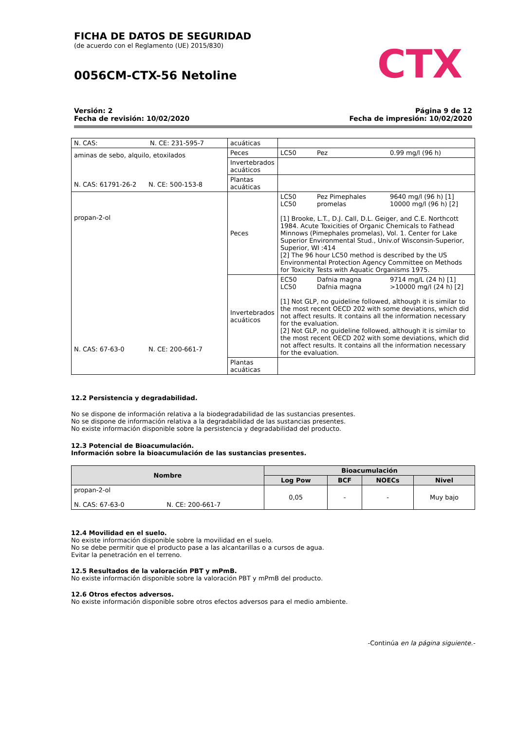CTX
FICHA DE DATOS DE SEGURIDAD
(de acuerdo con el Reglamento (UE) 2015/830)
0056CM-CTX-56 Netoline
Versión: 2
Fecha de revisión: 10/02/2020
Página 9 de 12
Fecha de impresión: 10/02/2020
| N. CAS: N. CE: 231-595-7 | acuáticas | |
| aminas de sebo, alquilo, etoxilados N. CAS: 61791-26-2 N. CE: 500-153-8 | Peces | LC50 Pez 0.99 mg/l (96 h) |
| | Invertebrados acuáticos | |
| | Plantas acuáticas | |
| propan-2-ol N. CAS: 67-63-0 N. CE: 200-661-7 | Peces | LC50 LC50 Pez Pimephales promelas 9640 mg/l (96 h) [1] 10000 mg/l (96 h) [2] [1] Brooke, L.T., D.J. Call, D.L. Geiger, and C.E. Northcott 1984. Acute Toxicities of Organic Chemicals to Fathead Minnows (Pimephales promelas), Vol. 1. Center for Lake Superior Environmental Stud., Univ.of Wisconsin-Superior, Superior, WI :414 [2] The 96 hour LC50 method is described by the US Environmental Protection Agency Committee on Methods for Toxicity Tests with Aquatic Organisms 1975. |
| | Invertebrados acuáticos | EC50 LC50 Dafnia magna Dafnia magna 9714 mg/L (24 h) [1] >10000 mg/l (24 h) [2] [1] Not GLP, no guideline followed, although it is similar to the most recent OECD 202 with some deviations, which did not affect results. It contains all the information necessary for the evaluation. [2] Not GLP, no guideline followed, although it is similar to the most recent OECD 202 with some deviations, which did not affect results. It contains all the information necessary for the evaluation. |
| | Plantas acuáticas | |
12.2 Persistencia y degradabilidad.
No se dispone de información relativa a la biodegradabilidad de las sustancias presentes.
No se dispone de información relativa a la degradabilidad de las sustancias presentes.
No existe información disponible sobre la persistencia y degradabilidad del producto.
12.3 Potencial de Bioacumulación.
Información sobre la bioacumulación de las sustancias presentes.
| Nombre | Bioacumulación | | | |
| --- | --- | --- | --- | --- |
| | Log Pow | BCF | NOECs | Nivel |
| propan-2-ol N. CAS: 67-63-0 N. CE: 200-661-7 | 0,05 | - | - | Muy bajo |
12.4 Movilidad en el suelo.
No existe información disponible sobre la movilidad en el suelo.
No se debe permitir que el producto pase a las alcantarillas o a cursos de agua.
Evitar la penetración en el terreno.
12.5 Resultados de la valoración PBT y mPmB.
No existe información disponible sobre la valoración PBT y mPmB del producto.
12.6 Otros efectos adversos.
No existe información disponible sobre otros efectos adversos para el medio ambiente.
-Continúa en la página siguiente.-